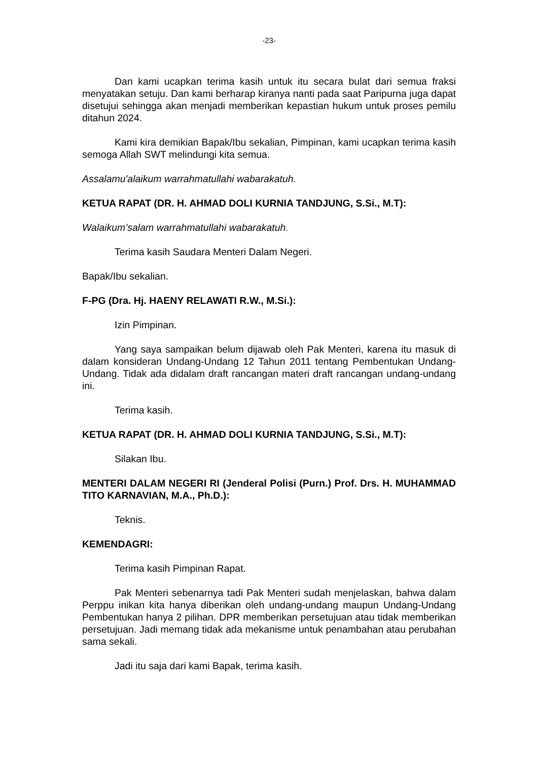-23-
Dan kami ucapkan terima kasih untuk itu secara bulat dari semua fraksi menyatakan setuju. Dan kami berharap kiranya nanti pada saat Paripurna juga dapat disetujui sehingga akan menjadi memberikan kepastian hukum untuk proses pemilu ditahun 2024.
Kami kira demikian Bapak/Ibu sekalian, Pimpinan, kami ucapkan terima kasih semoga Allah SWT melindungi kita semua.
Assalamu'alaikum warrahmatullahi wabarakatuh.
KETUA RAPAT (DR. H. AHMAD DOLI KURNIA TANDJUNG, S.Si., M.T):
Walaikum’salam warrahmatullahi wabarakatuh.
Terima kasih Saudara Menteri Dalam Negeri.
Bapak/Ibu sekalian.
F-PG (Dra. Hj. HAENY RELAWATI R.W., M.Si.):
Izin Pimpinan.
Yang saya sampaikan belum dijawab oleh Pak Menteri, karena itu masuk di dalam konsideran Undang-Undang 12 Tahun 2011 tentang Pembentukan Undang-Undang. Tidak ada didalam draft rancangan materi draft rancangan undang-undang ini.
Terima kasih.
KETUA RAPAT (DR. H. AHMAD DOLI KURNIA TANDJUNG, S.Si., M.T):
Silakan Ibu.
MENTERI DALAM NEGERI RI (Jenderal Polisi (Purn.) Prof. Drs. H. MUHAMMAD TITO KARNAVIAN, M.A., Ph.D.):
Teknis.
KEMENDAGRI:
Terima kasih Pimpinan Rapat.
Pak Menteri sebenarnya tadi Pak Menteri sudah menjelaskan, bahwa dalam Perppu inikan kita hanya diberikan oleh undang-undang maupun Undang-Undang Pembentukan hanya 2 pilihan. DPR memberikan persetujuan atau tidak memberikan persetujuan. Jadi memang tidak ada mekanisme untuk penambahan atau perubahan sama sekali.
Jadi itu saja dari kami Bapak, terima kasih.